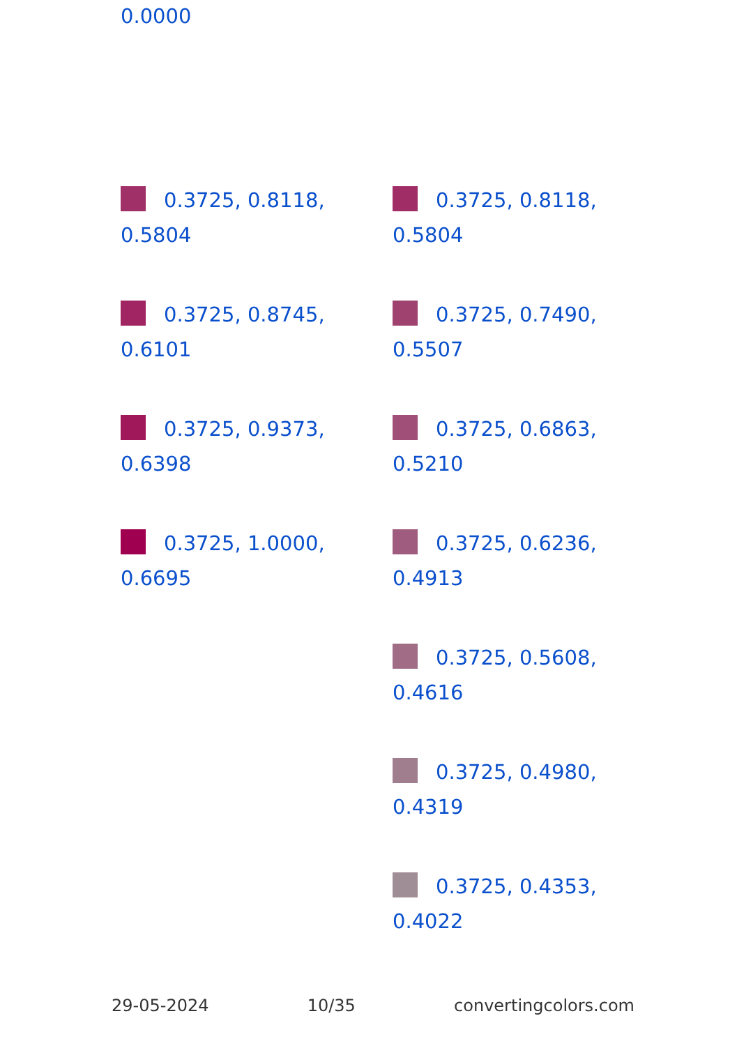0.0000
0.3725, 0.8118,
0.5804
0.3725, 0.8745,
0.6101
0.3725, 0.9373,
0.6398
0.3725, 1.0000,
0.6695
0.3725, 0.8118,
0.5804
0.3725, 0.7490,
0.5507
0.3725, 0.6863,
0.5210
0.3725, 0.6236,
0.4913
0.3725, 0.5608,
0.4616
0.3725, 0.4980,
0.4319
0.3725, 0.4353,
0.4022
29-05-2024 10/35 convertingcolors.com